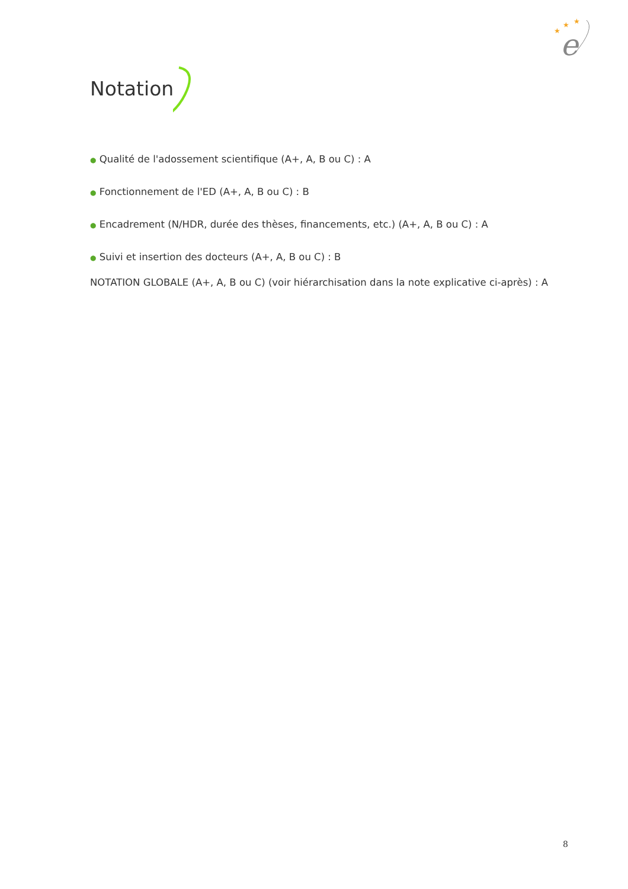★
★
★
e
Notation
● Qualité de l'adossement scientifique (A+, A, B ou C) : A
● Fonctionnement de l'ED (A+, A, B ou C) : B
● Encadrement (N/HDR, durée des thèses, financements, etc.) (A+, A, B ou C) : A
● Suivi et insertion des docteurs (A+, A, B ou C) : B
NOTATION GLOBALE (A+, A, B ou C) (voir hiérarchisation dans la note explicative ci-après) : A
8